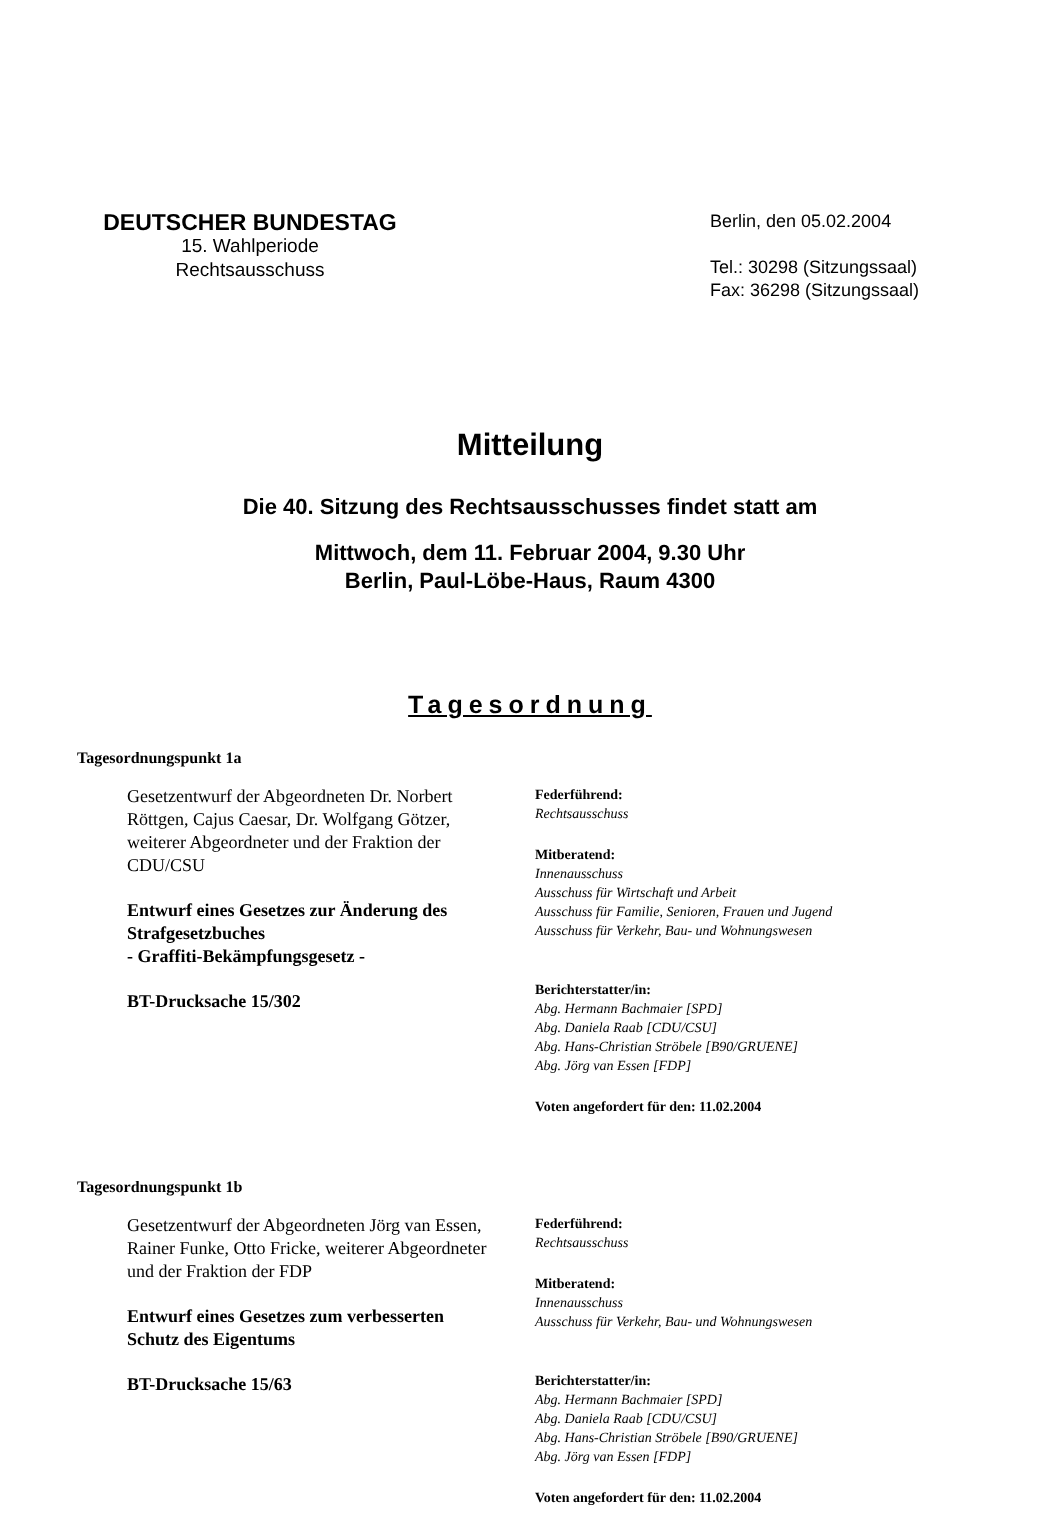DEUTSCHER BUNDESTAG
15. Wahlperiode
Rechtsausschuss
Berlin, den 05.02.2004
Tel.: 30298 (Sitzungssaal)
Fax: 36298 (Sitzungssaal)
Mitteilung
Die 40. Sitzung des Rechtsausschusses findet statt am
Mittwoch, dem 11. Februar 2004, 9.30 Uhr
Berlin, Paul-Löbe-Haus, Raum 4300
Tagesordnung
Tagesordnungspunkt 1a
Gesetzentwurf der Abgeordneten Dr. Norbert Röttgen, Cajus Caesar, Dr. Wolfgang Götzer, weiterer Abgeordneter und der Fraktion der CDU/CSU
Entwurf eines Gesetzes zur Änderung des Strafgesetzbuches
- Graffiti-Bekämpfungsgesetz -
BT-Drucksache 15/302
Federführend:
Rechtsausschuss
Mitberatend:
Innenausschuss
Ausschuss für Wirtschaft und Arbeit
Ausschuss für Familie, Senioren, Frauen und Jugend
Ausschuss für Verkehr, Bau- und Wohnungswesen
Berichterstatter/in:
Abg. Hermann Bachmaier [SPD]
Abg. Daniela Raab [CDU/CSU]
Abg. Hans-Christian Ströbele [B90/GRUENE]
Abg. Jörg van Essen [FDP]
Voten angefordert für den: 11.02.2004
Tagesordnungspunkt 1b
Gesetzentwurf der Abgeordneten Jörg van Essen, Rainer Funke, Otto Fricke, weiterer Abgeordneter und der Fraktion der FDP
Entwurf eines Gesetzes zum verbesserten Schutz des Eigentums
BT-Drucksache 15/63
Federführend:
Rechtsausschuss
Mitberatend:
Innenausschuss
Ausschuss für Verkehr, Bau- und Wohnungswesen
Berichterstatter/in:
Abg. Hermann Bachmaier [SPD]
Abg. Daniela Raab [CDU/CSU]
Abg. Hans-Christian Ströbele [B90/GRUENE]
Abg. Jörg van Essen [FDP]
Voten angefordert für den: 11.02.2004